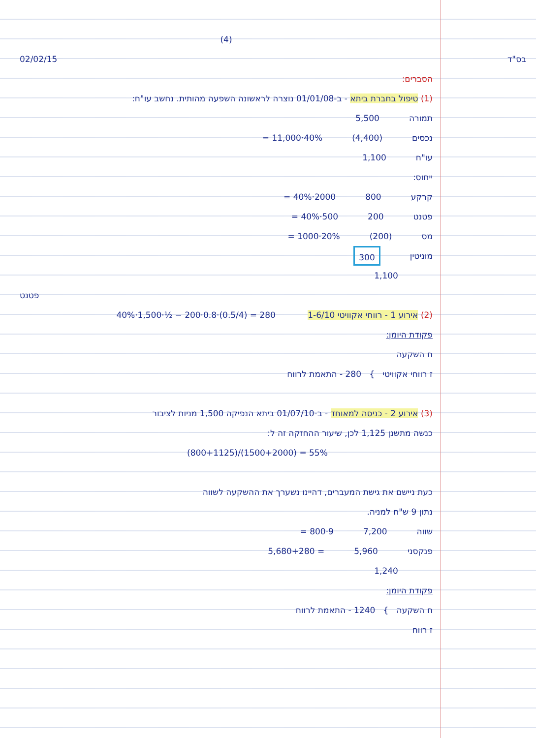(4)
02/02/15 בס"ד
הסברים:
(1) טיפול בחברת ביתא - ב-01/01/08 נוצרה לראשונה השפעה מהותית. נחשב עו"ח:
תמורה 5,500
נכסים (4,400) 40%·11,000 =
עו"ח 1,100
ייחוס:
קרקע 800 2000·40% =
פטנט 200 500·40% =
מס (200) 20%·1000 =
מוניטין 300
x 1,100
פטנט
(2) אירוע 1 - רווחי אקוויטי 1-6/10 40%·1,500·½ − 200·0.8·(0.5/4) = 280
פקודת היומן:
ח השקעה
ז רווחי אקוויטי } 280 - התאמת לרווח
(3) אירוע 2 - כניסה למאוחד - ב-01/07/10 ביתא הנפיקה 1,500 מניות לציבור
כנשה מתשנן 1,125 לכן, שיעור ההחזקה זה ל:
(800+1125)/(1500+2000) = 55%
כעת ניישם את גישת המעברים, דהיינו נשערך את ההשקעה לשווה
נתון 9 ש"ח למניה.
שווה 7,200 9·800 =
פנקסני 5,960 = 5,680+280
x 1,240
פקודת היומן:
ח השקעה } 1240 - התאמת לרווח
ז רווח